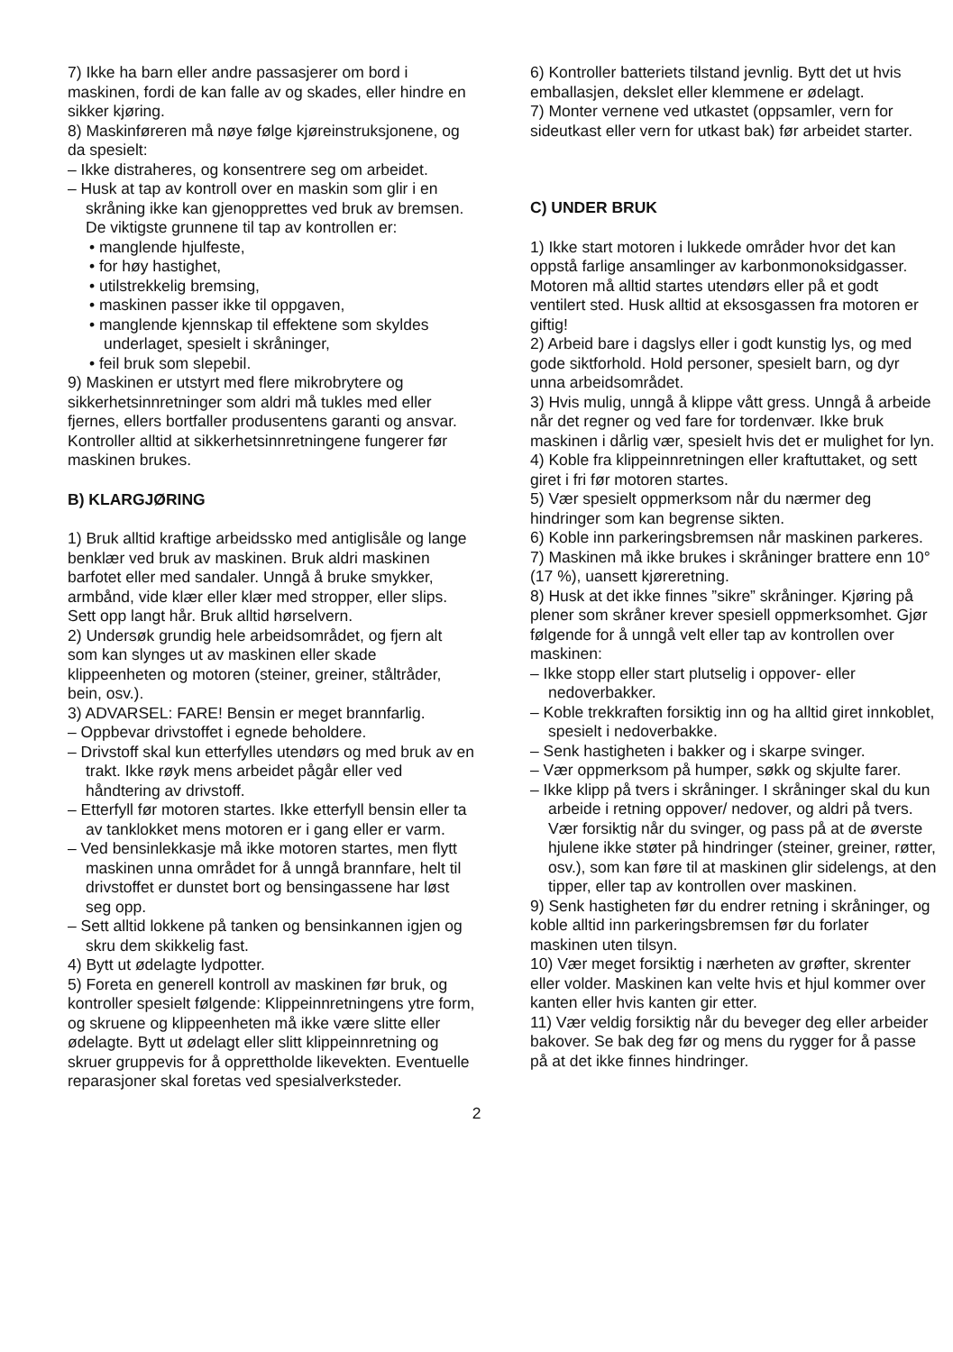7) Ikke ha barn eller andre passasjerer om bord i maskinen, fordi de kan falle av og skades, eller hindre en sikker kjøring.
8) Maskinføreren må nøye følge kjøreinstruksjonene, og da spesielt:
– Ikke distraheres, og konsentrere seg om arbeidet.
– Husk at tap av kontroll over en maskin som glir i en skråning ikke kan gjenopprettes ved bruk av bremsen. De viktigste grunnene til tap av kontrollen er:
• manglende hjulfeste,
• for høy hastighet,
• utilstrekkelig bremsing,
• maskinen passer ikke til oppgaven,
• manglende kjennskap til effektene som skyldes underlaget, spesielt i skråninger,
• feil bruk som slepebil.
9) Maskinen er utstyrt med flere mikrobrytere og sikkerhetsinnretninger som aldri må tukles med eller fjernes, ellers bortfaller produsentens garanti og ansvar. Kontroller alltid at sikkerhetsinnretningene fungerer før maskinen brukes.
B) KLARGJØRING
1) Bruk alltid kraftige arbeidssko med antiglisåle og lange benklær ved bruk av maskinen. Bruk aldri maskinen barfotet eller med sandaler. Unngå å bruke smykker, armbånd, vide klær eller klær med stropper, eller slips. Sett opp langt hår. Bruk alltid hørselvern.
2) Undersøk grundig hele arbeidsområdet, og fjern alt som kan slynges ut av maskinen eller skade klippeenheten og motoren (steiner, greiner, ståltråder, bein, osv.).
3) ADVARSEL: FARE! Bensin er meget brannfarlig.
– Oppbevar drivstoffet i egnede beholdere.
– Drivstoff skal kun etterfylles utendørs og med bruk av en trakt. Ikke røyk mens arbeidet pågår eller ved håndtering av drivstoff.
– Etterfyll før motoren startes. Ikke etterfyll bensin eller ta av tanklokket mens motoren er i gang eller er varm.
– Ved bensinlekkasje må ikke motoren startes, men flytt maskinen unna området for å unngå brannfare, helt til drivstoffet er dunstet bort og bensingassene har løst seg opp.
– Sett alltid lokkene på tanken og bensinkannen igjen og skru dem skikkelig fast.
4) Bytt ut ødelagte lydpotter.
5) Foreta en generell kontroll av maskinen før bruk, og kontroller spesielt følgende: Klippeinnretningens ytre form, og skruene og klippeenheten må ikke være slitte eller ødelagte. Bytt ut ødelagt eller slitt klippeinnretning og skruer gruppevis for å opprettholde likevekten. Eventuelle reparasjoner skal foretas ved spesialverksteder.
6) Kontroller batteriets tilstand jevnlig. Bytt det ut hvis emballasjen, dekslet eller klemmene er ødelagt.
7) Monter vernene ved utkastet (oppsamler, vern for sideutkast eller vern for utkast bak) før arbeidet starter.
C) UNDER BRUK
1) Ikke start motoren i lukkede områder hvor det kan oppstå farlige ansamlinger av karbonmonoksidgasser. Motoren må alltid startes utendørs eller på et godt ventilert sted. Husk alltid at eksosgassen fra motoren er giftig!
2) Arbeid bare i dagslys eller i godt kunstig lys, og med gode siktforhold. Hold personer, spesielt barn, og dyr unna arbeidsområdet.
3) Hvis mulig, unngå å klippe vått gress. Unngå å arbeide når det regner og ved fare for tordenvær. Ikke bruk maskinen i dårlig vær, spesielt hvis det er mulighet for lyn.
4) Koble fra klippeinnretningen eller kraftuttaket, og sett giret i fri før motoren startes.
5) Vær spesielt oppmerksom når du nærmer deg hindringer som kan begrense sikten.
6) Koble inn parkeringsbremsen når maskinen parkeres.
7) Maskinen må ikke brukes i skråninger brattere enn 10° (17 %), uansett kjøreretning.
8) Husk at det ikke finnes ”sikre” skråninger. Kjøring på plener som skråner krever spesiell oppmerksomhet. Gjør følgende for å unngå velt eller tap av kontrollen over maskinen:
– Ikke stopp eller start plutselig i oppover- eller nedoverbakker.
– Koble trekkraften forsiktig inn og ha alltid giret innkoblet, spesielt i nedoverbakke.
– Senk hastigheten i bakker og i skarpe svinger.
– Vær oppmerksom på humper, søkk og skjulte farer.
– Ikke klipp på tvers i skråninger. I skråninger skal du kun arbeide i retning oppover/ nedover, og aldri på tvers. Vær forsiktig når du svinger, og pass på at de øverste hjulene ikke støter på hindringer (steiner, greiner, røtter, osv.), som kan føre til at maskinen glir sidelengs, at den tipper, eller tap av kontrollen over maskinen.
9) Senk hastigheten før du endrer retning i skråninger, og koble alltid inn parkeringsbremsen før du forlater maskinen uten tilsyn.
10) Vær meget forsiktig i nærheten av grøfter, skrenter eller volder. Maskinen kan velte hvis et hjul kommer over kanten eller hvis kanten gir etter.
11) Vær veldig forsiktig når du beveger deg eller arbeider bakover. Se bak deg før og mens du rygger for å passe på at det ikke finnes hindringer.
2